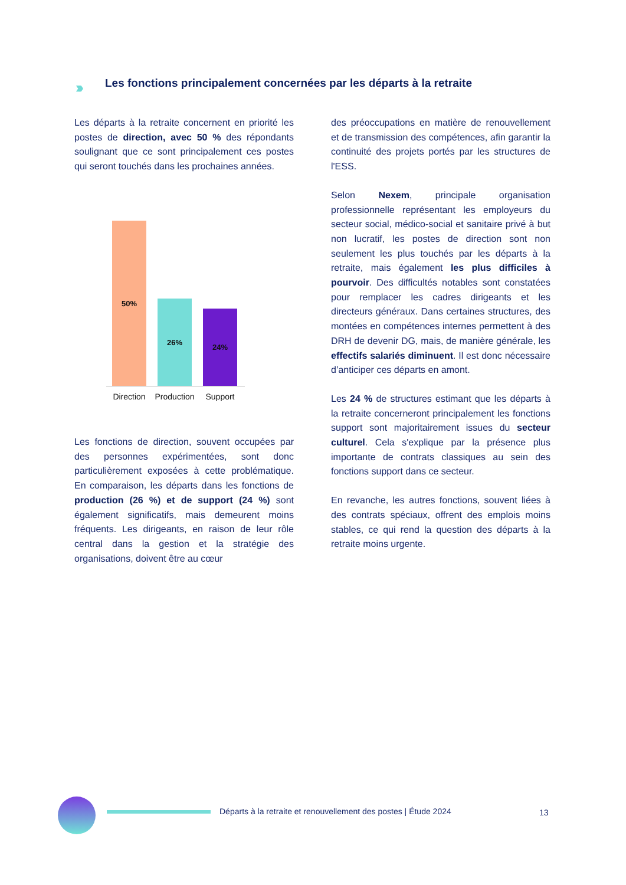›››
Les fonctions principalement concernées par les départs à la retraite
Les départs à la retraite concernent en priorité les postes de direction, avec 50 % des répondants soulignant que ce sont principalement ces postes qui seront touchés dans les prochaines années.
50% 26% 24%
Direction
Production
Support
Les fonctions de direction, souvent occupées par des personnes expérimentées, sont donc particulièrement exposées à cette problématique. En comparaison, les départs dans les fonctions de production (26 %) et de support (24 %) sont également significatifs, mais demeurent moins fréquents. Les dirigeants, en raison de leur rôle central dans la gestion et la stratégie des organisations, doivent être au cœur
des préoccupations en matière de renouvellement et de transmission des compétences, afin garantir la continuité des projets portés par les structures de l'ESS.
Selon Nexem, principale organisation professionnelle représentant les employeurs du secteur social, médico-social et sanitaire privé à but non lucratif, les postes de direction sont non seulement les plus touchés par les départs à la retraite, mais également les plus difficiles à pourvoir. Des difficultés notables sont constatées pour remplacer les cadres dirigeants et les directeurs généraux. Dans certaines structures, des montées en compétences internes permettent à des DRH de devenir DG, mais, de manière générale, les effectifs salariés diminuent. Il est donc nécessaire d’anticiper ces départs en amont.
Les 24 % de structures estimant que les départs à la retraite concerneront principalement les fonctions support sont majoritairement issues du secteur culturel. Cela s'explique par la présence plus importante de contrats classiques au sein des fonctions support dans ce secteur.
En revanche, les autres fonctions, souvent liées à des contrats spéciaux, offrent des emplois moins stables, ce qui rend la question des départs à la retraite moins urgente.
Départs à la retraite et renouvellement des postes | Étude 2024
13